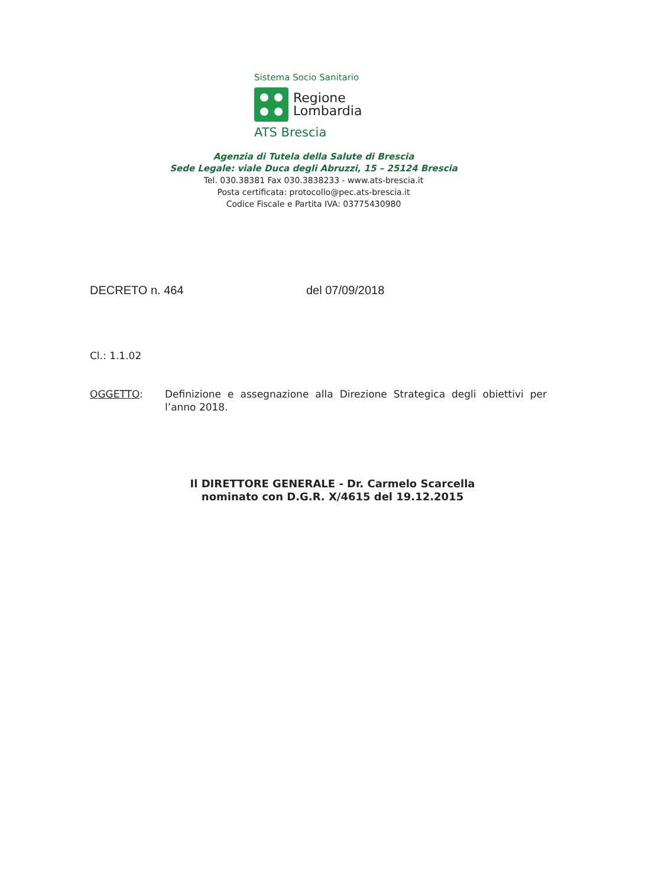Sistema Socio Sanitario
Regione
Lombardia
ATS Brescia
Agenzia di Tutela della Salute di Brescia
Sede Legale: viale Duca degli Abruzzi, 15 – 25124 Brescia
Tel. 030.38381 Fax 030.3838233 - www.ats-brescia.it
Posta certificata: protocollo@pec.ats-brescia.it
Codice Fiscale e Partita IVA: 03775430980
DECRETO n. 464 del 07/09/2018
Cl.: 1.1.02
OGGETTO: Definizione e assegnazione alla Direzione Strategica degli obiettivi per l’anno 2018.
Il DIRETTORE GENERALE - Dr. Carmelo Scarcella
nominato con D.G.R. X/4615 del 19.12.2015